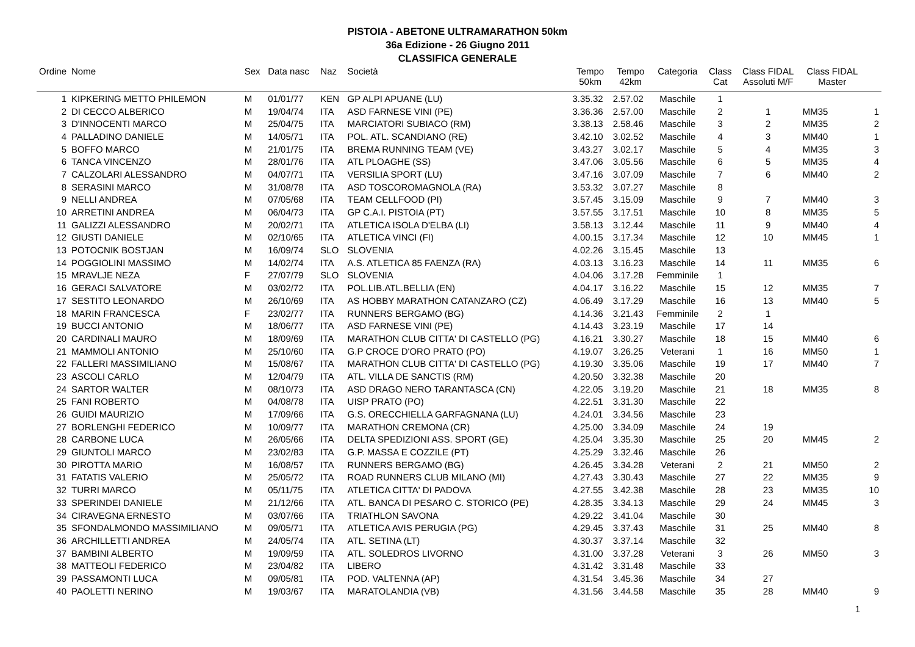PISTOIA - ABETONE ULTRAMARATHON 50km
36a Edizione - 26 Giugno 2011
CLASSIFICA GENERALE
| Ordine | Nome | Sex | Data nasc | Naz | Società | Tempo 50km | Tempo 42km | Categoria | Class Cat | Class FIDAL Assoluti M/F | Class FIDAL Master | |
| --- | --- | --- | --- | --- | --- | --- | --- | --- | --- | --- | --- | --- |
| 1 | KIPKERING METTO PHILEMON | M | 01/01/77 | KEN | GP ALPI APUANE (LU) | 3.35.32 | 2.57.02 | Maschile | 1 | | | |
| 2 | DI CECCO ALBERICO | M | 19/04/74 | ITA | ASD FARNESE VINI (PE) | 3.36.36 | 2.57.00 | Maschile | 2 | 1 | MM35 | 1 |
| 3 | D'INNOCENTI MARCO | M | 25/04/75 | ITA | MARCIATORI SUBIACO (RM) | 3.38.13 | 2.58.46 | Maschile | 3 | 2 | MM35 | 2 |
| 4 | PALLADINO DANIELE | M | 14/05/71 | ITA | POL. ATL. SCANDIANO (RE) | 3.42.10 | 3.02.52 | Maschile | 4 | 3 | MM40 | 1 |
| 5 | BOFFO MARCO | M | 21/01/75 | ITA | BREMA RUNNING TEAM (VE) | 3.43.27 | 3.02.17 | Maschile | 5 | 4 | MM35 | 3 |
| 6 | TANCA VINCENZO | M | 28/01/76 | ITA | ATL PLOAGHE (SS) | 3.47.06 | 3.05.56 | Maschile | 6 | 5 | MM35 | 4 |
| 7 | CALZOLARI ALESSANDRO | M | 04/07/71 | ITA | VERSILIA SPORT (LU) | 3.47.16 | 3.07.09 | Maschile | 7 | 6 | MM40 | 2 |
| 8 | SERASINI MARCO | M | 31/08/78 | ITA | ASD TOSCOROMAGNOLA (RA) | 3.53.32 | 3.07.27 | Maschile | 8 | | | |
| 9 | NELLI ANDREA | M | 07/05/68 | ITA | TEAM CELLFOOD (PI) | 3.57.45 | 3.15.09 | Maschile | 9 | 7 | MM40 | 3 |
| 10 | ARRETINI ANDREA | M | 06/04/73 | ITA | GP C.A.I. PISTOIA (PT) | 3.57.55 | 3.17.51 | Maschile | 10 | 8 | MM35 | 5 |
| 11 | GALIZZI ALESSANDRO | M | 20/02/71 | ITA | ATLETICA ISOLA D'ELBA (LI) | 3.58.13 | 3.12.44 | Maschile | 11 | 9 | MM40 | 4 |
| 12 | GIUSTI DANIELE | M | 02/10/65 | ITA | ATLETICA VINCI (FI) | 4.00.15 | 3.17.34 | Maschile | 12 | 10 | MM45 | 1 |
| 13 | POTOCNIK BOSTJAN | M | 16/09/74 | SLO | SLOVENIA | 4.02.26 | 3.15.45 | Maschile | 13 | | | |
| 14 | POGGIOLINI MASSIMO | M | 14/02/74 | ITA | A.S. ATLETICA 85 FAENZA (RA) | 4.03.13 | 3.16.23 | Maschile | 14 | 11 | MM35 | 6 |
| 15 | MRAVLJE NEZA | F | 27/07/79 | SLO | SLOVENIA | 4.04.06 | 3.17.28 | Femminile | 1 | | | |
| 16 | GERACI SALVATORE | M | 03/02/72 | ITA | POL.LIB.ATL.BELLIA (EN) | 4.04.17 | 3.16.22 | Maschile | 15 | 12 | MM35 | 7 |
| 17 | SESTITO LEONARDO | M | 26/10/69 | ITA | AS HOBBY MARATHON CATANZARO (CZ) | 4.06.49 | 3.17.29 | Maschile | 16 | 13 | MM40 | 5 |
| 18 | MARIN FRANCESCA | F | 23/02/77 | ITA | RUNNERS BERGAMO (BG) | 4.14.36 | 3.21.43 | Femminile | 2 | 1 | | |
| 19 | BUCCI ANTONIO | M | 18/06/77 | ITA | ASD FARNESE VINI (PE) | 4.14.43 | 3.23.19 | Maschile | 17 | 14 | | |
| 20 | CARDINALI MAURO | M | 18/09/69 | ITA | MARATHON CLUB CITTA' DI CASTELLO (PG) | 4.16.21 | 3.30.27 | Maschile | 18 | 15 | MM40 | 6 |
| 21 | MAMMOLI ANTONIO | M | 25/10/60 | ITA | G.P CROCE D'ORO PRATO (PO) | 4.19.07 | 3.26.25 | Veterani | 1 | 16 | MM50 | 1 |
| 22 | FALLERI MASSIMILIANO | M | 15/08/67 | ITA | MARATHON CLUB CITTA' DI CASTELLO (PG) | 4.19.30 | 3.35.06 | Maschile | 19 | 17 | MM40 | 7 |
| 23 | ASCOLI CARLO | M | 12/04/79 | ITA | ATL. VILLA DE SANCTIS (RM) | 4.20.50 | 3.32.38 | Maschile | 20 | | | |
| 24 | SARTOR WALTER | M | 08/10/73 | ITA | ASD DRAGO NERO TARANTASCA (CN) | 4.22.05 | 3.19.20 | Maschile | 21 | 18 | MM35 | 8 |
| 25 | FANI ROBERTO | M | 04/08/78 | ITA | UISP PRATO (PO) | 4.22.51 | 3.31.30 | Maschile | 22 | | | |
| 26 | GUIDI MAURIZIO | M | 17/09/66 | ITA | G.S. ORECCHIELLA GARFAGNANA (LU) | 4.24.01 | 3.34.56 | Maschile | 23 | | | |
| 27 | BORLENGHI FEDERICO | M | 10/09/77 | ITA | MARATHON CREMONA (CR) | 4.25.00 | 3.34.09 | Maschile | 24 | 19 | | |
| 28 | CARBONE LUCA | M | 26/05/66 | ITA | DELTA SPEDIZIONI ASS. SPORT (GE) | 4.25.04 | 3.35.30 | Maschile | 25 | 20 | MM45 | 2 |
| 29 | GIUNTOLI MARCO | M | 23/02/83 | ITA | G.P. MASSA E COZZILE (PT) | 4.25.29 | 3.32.46 | Maschile | 26 | | | |
| 30 | PIROTTA MARIO | M | 16/08/57 | ITA | RUNNERS BERGAMO (BG) | 4.26.45 | 3.34.28 | Veterani | 2 | 21 | MM50 | 2 |
| 31 | FATATIS VALERIO | M | 25/05/72 | ITA | ROAD RUNNERS CLUB MILANO (MI) | 4.27.43 | 3.30.43 | Maschile | 27 | 22 | MM35 | 9 |
| 32 | TURRI MARCO | M | 05/11/75 | ITA | ATLETICA CITTA' DI PADOVA | 4.27.55 | 3.42.38 | Maschile | 28 | 23 | MM35 | 10 |
| 33 | SPERINDEI DANIELE | M | 21/12/66 | ITA | ATL. BANCA DI PESARO C. STORICO (PE) | 4.28.35 | 3.34.13 | Maschile | 29 | 24 | MM45 | 3 |
| 34 | CIRAVEGNA ERNESTO | M | 03/07/66 | ITA | TRIATHLON SAVONA | 4.29.22 | 3.41.04 | Maschile | 30 | | | |
| 35 | SFONDALMONDO MASSIMILIANO | M | 09/05/71 | ITA | ATLETICA AVIS PERUGIA (PG) | 4.29.45 | 3.37.43 | Maschile | 31 | 25 | MM40 | 8 |
| 36 | ARCHILLETTI ANDREA | M | 24/05/74 | ITA | ATL. SETINA (LT) | 4.30.37 | 3.37.14 | Maschile | 32 | | | |
| 37 | BAMBINI ALBERTO | M | 19/09/59 | ITA | ATL. SOLEDROS LIVORNO | 4.31.00 | 3.37.28 | Veterani | 3 | 26 | MM50 | 3 |
| 38 | MATTEOLI FEDERICO | M | 23/04/82 | ITA | LIBERO | 4.31.42 | 3.31.48 | Maschile | 33 | | | |
| 39 | PASSAMONTI LUCA | M | 09/05/81 | ITA | POD. VALTENNA (AP) | 4.31.54 | 3.45.36 | Maschile | 34 | 27 | | |
| 40 | PAOLETTI NERINO | M | 19/03/67 | ITA | MARATOLANDIA (VB) | 4.31.56 | 3.44.58 | Maschile | 35 | 28 | MM40 | 9 |
1